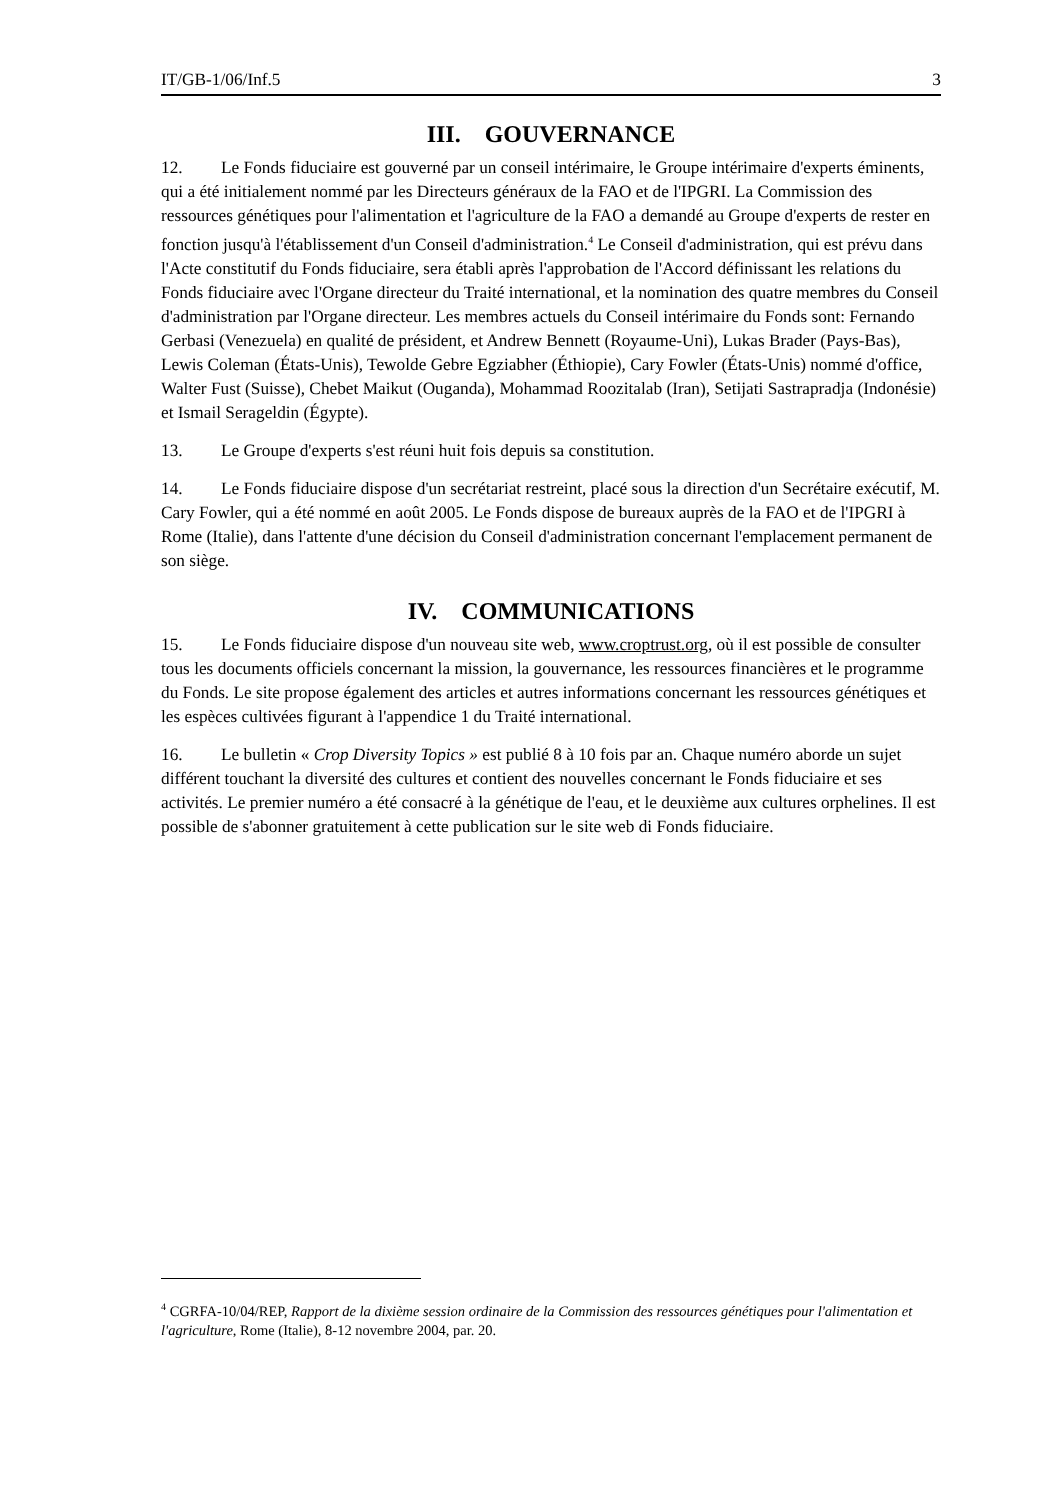IT/GB-1/06/Inf.5 3
III. GOUVERNANCE
12. Le Fonds fiduciaire est gouverné par un conseil intérimaire, le Groupe intérimaire d'experts éminents, qui a été initialement nommé par les Directeurs généraux de la FAO et de l'IPGRI. La Commission des ressources génétiques pour l'alimentation et l'agriculture de la FAO a demandé au Groupe d'experts de rester en fonction jusqu'à l'établissement d'un Conseil d'administration.<sup>4</sup> Le Conseil d'administration, qui est prévu dans l'Acte constitutif du Fonds fiduciaire, sera établi après l'approbation de l'Accord définissant les relations du Fonds fiduciaire avec l'Organe directeur du Traité international, et la nomination des quatre membres du Conseil d'administration par l'Organe directeur. Les membres actuels du Conseil intérimaire du Fonds sont: Fernando Gerbasi (Venezuela) en qualité de président, et Andrew Bennett (Royaume-Uni), Lukas Brader (Pays-Bas), Lewis Coleman (États-Unis), Tewolde Gebre Egziabher (Éthiopie), Cary Fowler (États-Unis) nommé d'office, Walter Fust (Suisse), Chebet Maikut (Ouganda), Mohammad Roozitalab (Iran), Setijati Sastrapradja (Indonésie) et Ismail Serageldin (Égypte).
13. Le Groupe d'experts s'est réuni huit fois depuis sa constitution.
14. Le Fonds fiduciaire dispose d'un secrétariat restreint, placé sous la direction d'un Secrétaire exécutif, M. Cary Fowler, qui a été nommé en août 2005. Le Fonds dispose de bureaux auprès de la FAO et de l'IPGRI à Rome (Italie), dans l'attente d'une décision du Conseil d'administration concernant l'emplacement permanent de son siège.
IV. COMMUNICATIONS
15. Le Fonds fiduciaire dispose d'un nouveau site web, www.croptrust.org, où il est possible de consulter tous les documents officiels concernant la mission, la gouvernance, les ressources financières et le programme du Fonds. Le site propose également des articles et autres informations concernant les ressources génétiques et les espèces cultivées figurant à l'appendice 1 du Traité international.
16. Le bulletin « Crop Diversity Topics » est publié 8 à 10 fois par an. Chaque numéro aborde un sujet différent touchant la diversité des cultures et contient des nouvelles concernant le Fonds fiduciaire et ses activités. Le premier numéro a été consacré à la génétique de l'eau, et le deuxième aux cultures orphelines. Il est possible de s'abonner gratuitement à cette publication sur le site web di Fonds fiduciaire.
<sup>4</sup> CGRFA-10/04/REP, Rapport de la dixième session ordinaire de la Commission des ressources génétiques pour l'alimentation et l'agriculture, Rome (Italie), 8-12 novembre 2004, par. 20.